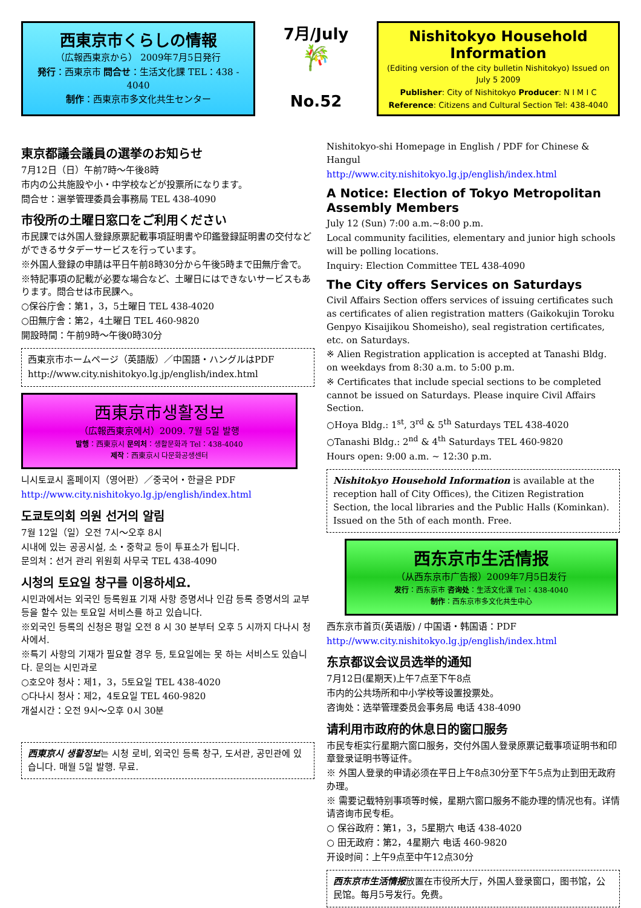西東京市くらしの情報
（広報西東京から） 2009年7月5日発行
発行：西東京市 問合せ：生活文化課 TEL：438 - 4040
制作：西東京市多文化共生センター
7月/July
🎋
No.52
Nishitokyo Household Information
(Editing version of the city bulletin Nishitokyo) Issued on July 5 2009
Publisher: City of Nishitokyo Producer: N I M I C
Reference: Citizens and Cultural Section Tel: 438-4040
東京都議会議員の選挙のお知らせ
7月12日（日）午前7時～午後8時
市内の公共施設や小・中学校などが投票所になります。
問合せ：選挙管理委員会事務局 TEL 438-4090
市役所の土曜日窓口をご利用ください
市民課では外国人登録原票記載事項証明書や印鑑登録証明書の交付などができるサタデーサービスを行っています。
※外国人登録の申請は平日午前8時30分から午後5時まで田無庁舎で。
※特記事項の記載が必要な場合など、土曜日にはできないサービスもあります。問合せは市民課へ。
○保谷庁舎：第1，3，5土曜日 TEL 438-4020
○田無庁舎：第2，4土曜日 TEL 460-9820
開設時間：午前9時～午後0時30分
西東京市ホームページ（英語版）／中国語・ハングルはPDF
http://www.city.nishitokyo.lg.jp/english/index.html
西東京市생활정보
（広報西東京에서）2009. 7월 5일 발행
발행：西東京시 문의처：생활문화과 Tel：438-4040
제작：西東京시 다문화공생센터
니시토쿄시 홈페이지（영어판）／중국어・한글은 PDF
http://www.city.nishitokyo.lg.jp/english/index.html
도쿄토의회 의원 선거의 알림
7월 12일（일）오전 7시～오후 8시
시내에 있는 공공시설, 소・중학교 등이 투표소가 됩니다.
문의처：선거 관리 위원회 사무국 TEL 438-4090
시청의 토요일 창구를 이용하세요.
시민과에서는 외국인 등록원표 기재 사항 증명서나 인감 등록 증명서의 교부 등을 할수 있는 토요일 서비스를 하고 있습니다.
※외국인 등록의 신청은 평일 오전 8 시 30 분부터 오후 5 시까지 다나시 청사에서.
※특기 사항의 기재가 필요할 경우 등, 토요일에는 못 하는 서비스도 있습니다. 문의는 시민과로
○호오야 청사：제1，3，5토요일 TEL 438-4020
○다나시 청사：제2，4토요일 TEL 460-9820
개설시간：오전 9시～오후 0시 30분
西東京시 생활정보는 시청 로비, 외국인 등록 창구, 도서관, 공민관에 있습니다. 매월 5일 발행. 무료.
Nishitokyo-shi Homepage in English / PDF for Chinese & Hangul
http://www.city.nishitokyo.lg.jp/english/index.html
A Notice: Election of Tokyo Metropolitan Assembly Members
July 12 (Sun) 7:00 a.m.~8:00 p.m.
Local community facilities, elementary and junior high schools will be polling locations.
Inquiry: Election Committee TEL 438-4090
The City offers Services on Saturdays
Civil Affairs Section offers services of issuing certificates such as certificates of alien registration matters (Gaikokujin Toroku Genpyo Kisaijikou Shomeisho), seal registration certificates, etc. on Saturdays.
※ Alien Registration application is accepted at Tanashi Bldg. on weekdays from 8:30 a.m. to 5:00 p.m.
※ Certificates that include special sections to be completed cannot be issued on Saturdays. Please inquire Civil Affairs Section.
○Hoya Bldg.: 1<sup>st</sup>, 3<sup>rd</sup> & 5<sup>th</sup> Saturdays TEL 438-4020
○Tanashi Bldg.: 2<sup>nd</sup> & 4<sup>th</sup> Saturdays TEL 460-9820
Hours open: 9:00 a.m. ~ 12:30 p.m.
Nishitokyo Household Information is available at the reception hall of City Offices), the Citizen Registration Section, the local libraries and the Public Halls (Kominkan). Issued on the 5th of each month. Free.
西东京市生活情报
（从西东京市广告报）2009年7月5日发行
发行：西东京市 咨询处：生活文化课 Tel：438-4040
制作：西东京市多文化共生中心
西东京市首页(英语版) / 中国语・韩国语：PDF
http://www.city.nishitokyo.lg.jp/english/index.html
东京都议会议员选举的通知
7月12日(星期天)上午7点至下午8点
市内的公共场所和中小学校等设置投票处。
咨询处：选举管理委员会事务局 电话 438-4090
请利用市政府的休息日的窗口服务
市民专柜实行星期六窗口服务，交付外国人登录原票记载事项证明书和印章登录证明书等证件。
※ 外国人登录的申请必须在平日上午8点30分至下午5点为止到田无政府办理。
※ 需要记载特别事项等时候，星期六窗口服务不能办理的情况也有。详情请咨询市民专柜。
○ 保谷政府：第1，3，5星期六 电话 438-4020
○ 田无政府：第2，4星期六 电话 460-9820
开设时间：上午9点至中午12点30分
西东京市生活情报放置在市役所大厅，外国人登录窗口，图书馆，公民馆。每月5号发行。免费。